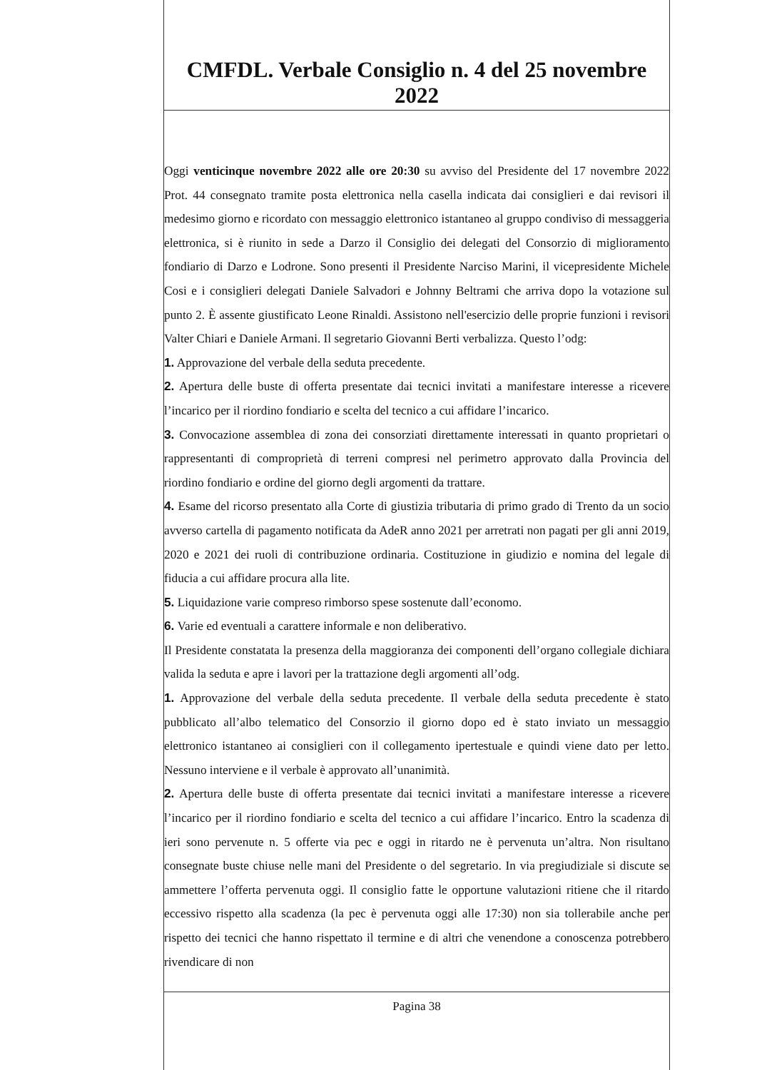CMFDL. Verbale Consiglio n. 4 del 25 novembre 2022
Oggi venticinque novembre 2022 alle ore 20:30 su avviso del Presidente del 17 novembre 2022 Prot. 44 consegnato tramite posta elettronica nella casella indicata dai consiglieri e dai revisori il medesimo giorno e ricordato con messaggio elettronico istantaneo al gruppo condiviso di messaggeria elettronica, si è riunito in sede a Darzo il Consiglio dei delegati del Consorzio di miglioramento fondiario di Darzo e Lodrone. Sono presenti il Presidente Narciso Marini, il vicepresidente Michele Cosi e i consiglieri delegati Daniele Salvadori e Johnny Beltrami che arriva dopo la votazione sul punto 2. È assente giustificato Leone Rinaldi. Assistono nell'esercizio delle proprie funzioni i revisori Valter Chiari e Daniele Armani. Il segretario Giovanni Berti verbalizza. Questo l’odg:
1. Approvazione del verbale della seduta precedente.
2. Apertura delle buste di offerta presentate dai tecnici invitati a manifestare interesse a ricevere l’incarico per il riordino fondiario e scelta del tecnico a cui affidare l’incarico.
3. Convocazione assemblea di zona dei consorziati direttamente interessati in quanto proprietari o rappresentanti di comproprietà di terreni compresi nel perimetro approvato dalla Provincia del riordino fondiario e ordine del giorno degli argomenti da trattare.
4. Esame del ricorso presentato alla Corte di giustizia tributaria di primo grado di Trento da un socio avverso cartella di pagamento notificata da AdeR anno 2021 per arretrati non pagati per gli anni 2019, 2020 e 2021 dei ruoli di contribuzione ordinaria. Costituzione in giudizio e nomina del legale di fiducia a cui affidare procura alla lite.
5. Liquidazione varie compreso rimborso spese sostenute dall’economo.
6. Varie ed eventuali a carattere informale e non deliberativo.
Il Presidente constatata la presenza della maggioranza dei componenti dell’organo collegiale dichiara valida la seduta e apre i lavori per la trattazione degli argomenti all’odg.
1. Approvazione del verbale della seduta precedente. Il verbale della seduta precedente è stato pubblicato all’albo telematico del Consorzio il giorno dopo ed è stato inviato un messaggio elettronico istantaneo ai consiglieri con il collegamento ipertestuale e quindi viene dato per letto. Nessuno interviene e il verbale è approvato all’unanimità.
2. Apertura delle buste di offerta presentate dai tecnici invitati a manifestare interesse a ricevere l’incarico per il riordino fondiario e scelta del tecnico a cui affidare l’incarico. Entro la scadenza di ieri sono pervenute n. 5 offerte via pec e oggi in ritardo ne è pervenuta un’altra. Non risultano consegnate buste chiuse nelle mani del Presidente o del segretario. In via pregiudiziale si discute se ammettere l’offerta pervenuta oggi. Il consiglio fatte le opportune valutazioni ritiene che il ritardo eccessivo rispetto alla scadenza (la pec è pervenuta oggi alle 17:30) non sia tollerabile anche per rispetto dei tecnici che hanno rispettato il termine e di altri che venendone a conoscenza potrebbero rivendicare di non
Pagina 38